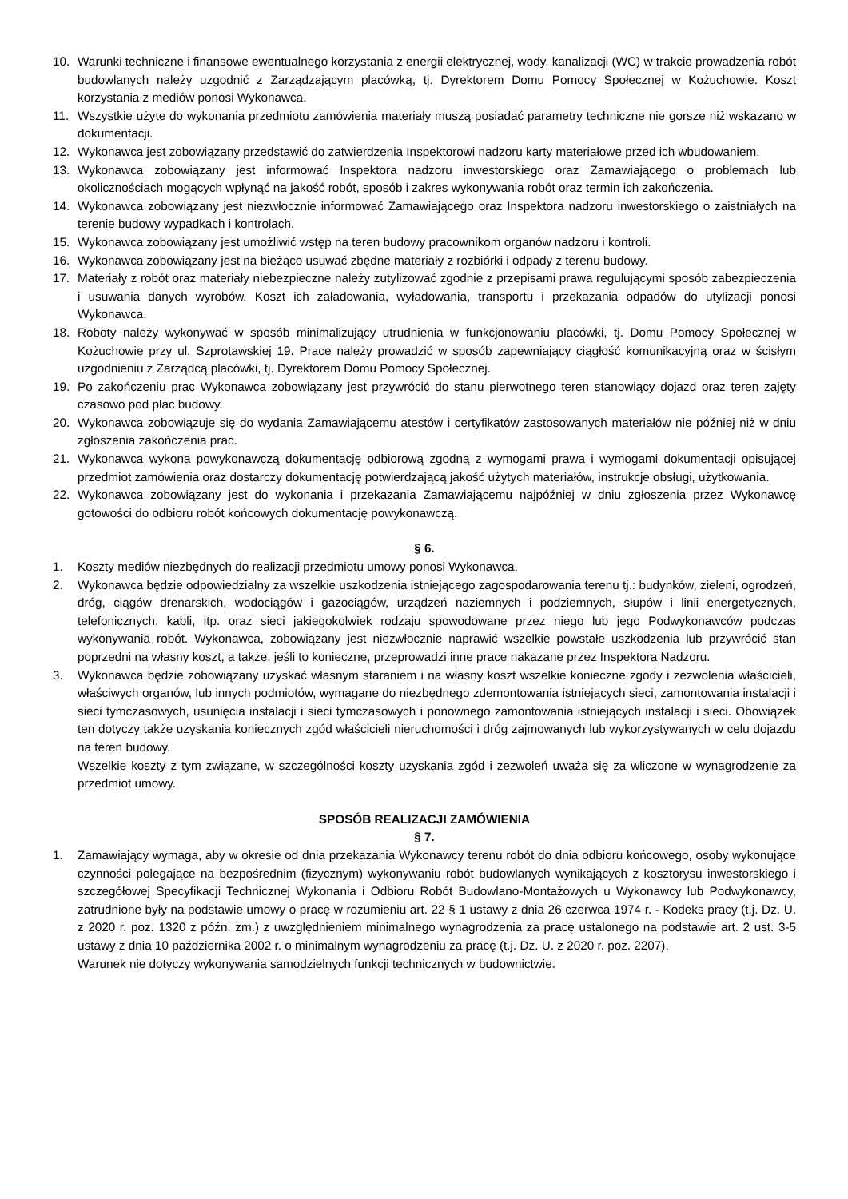10. Warunki techniczne i finansowe ewentualnego korzystania z energii elektrycznej, wody, kanalizacji (WC) w trakcie prowadzenia robót budowlanych należy uzgodnić z Zarządzającym placówką, tj. Dyrektorem Domu Pomocy Społecznej w Kożuchowie. Koszt korzystania z mediów ponosi Wykonawca.
11. Wszystkie użyte do wykonania przedmiotu zamówienia materiały muszą posiadać parametry techniczne nie gorsze niż wskazano w dokumentacji.
12. Wykonawca jest zobowiązany przedstawić do zatwierdzenia Inspektorowi nadzoru karty materiałowe przed ich wbudowaniem.
13. Wykonawca zobowiązany jest informować Inspektora nadzoru inwestorskiego oraz Zamawiającego o problemach lub okolicznościach mogących wpłynąć na jakość robót, sposób i zakres wykonywania robót oraz termin ich zakończenia.
14. Wykonawca zobowiązany jest niezwłocznie informować Zamawiającego oraz Inspektora nadzoru inwestorskiego o zaistniałych na terenie budowy wypadkach i kontrolach.
15. Wykonawca zobowiązany jest umożliwić wstęp na teren budowy pracownikom organów nadzoru i kontroli.
16. Wykonawca zobowiązany jest na bieżąco usuwać zbędne materiały z rozbiórki i odpady z terenu budowy.
17. Materiały z robót oraz materiały niebezpieczne należy zutylizować zgodnie z przepisami prawa regulującymi sposób zabezpieczenia i usuwania danych wyrobów. Koszt ich załadowania, wyładowania, transportu i przekazania odpadów do utylizacji ponosi Wykonawca.
18. Roboty należy wykonywać w sposób minimalizujący utrudnienia w funkcjonowaniu placówki, tj. Domu Pomocy Społecznej w Kożuchowie przy ul. Szprotawskiej 19. Prace należy prowadzić w sposób zapewniający ciągłość komunikacyjną oraz w ścisłym uzgodnieniu z Zarządcą placówki, tj. Dyrektorem Domu Pomocy Społecznej.
19. Po zakończeniu prac Wykonawca zobowiązany jest przywrócić do stanu pierwotnego teren stanowiący dojazd oraz teren zajęty czasowo pod plac budowy.
20. Wykonawca zobowiązuje się do wydania Zamawiającemu atestów i certyfikatów zastosowanych materiałów nie później niż w dniu zgłoszenia zakończenia prac.
21. Wykonawca wykona powykonawczą dokumentację odbiorową zgodną z wymogami prawa i wymogami dokumentacji opisującej przedmiot zamówienia oraz dostarczy dokumentację potwierdzającą jakość użytych materiałów, instrukcje obsługi, użytkowania.
22. Wykonawca zobowiązany jest do wykonania i przekazania Zamawiającemu najpóźniej w dniu zgłoszenia przez Wykonawcę gotowości do odbioru robót końcowych dokumentację powykonawczą.
§ 6.
1. Koszty mediów niezbędnych do realizacji przedmiotu umowy ponosi Wykonawca.
2. Wykonawca będzie odpowiedzialny za wszelkie uszkodzenia istniejącego zagospodarowania terenu tj.: budynków, zieleni, ogrodzeń, dróg, ciągów drenarskich, wodociągów i gazociągów, urządzeń naziemnych i podziemnych, słupów i linii energetycznych, telefonicznych, kabli, itp. oraz sieci jakiegokolwiek rodzaju spowodowane przez niego lub jego Podwykonawców podczas wykonywania robót. Wykonawca, zobowiązany jest niezwłocznie naprawić wszelkie powstałe uszkodzenia lub przywrócić stan poprzedni na własny koszt, a także, jeśli to konieczne, przeprowadzi inne prace nakazane przez Inspektora Nadzoru.
3. Wykonawca będzie zobowiązany uzyskać własnym staraniem i na własny koszt wszelkie konieczne zgody i zezwolenia właścicieli, właściwych organów, lub innych podmiotów, wymagane do niezbędnego zdemontowania istniejących sieci, zamontowania instalacji i sieci tymczasowych, usunięcia instalacji i sieci tymczasowych i ponownego zamontowania istniejących instalacji i sieci. Obowiązek ten dotyczy także uzyskania koniecznych zgód właścicieli nieruchomości i dróg zajmowanych lub wykorzystywanych w celu dojazdu na teren budowy.
Wszelkie koszty z tym związane, w szczególności koszty uzyskania zgód i zezwoleń uważa się za wliczone w wynagrodzenie za przedmiot umowy.
SPOSÓB REALIZACJI ZAMÓWIENIA
§ 7.
1. Zamawiający wymaga, aby w okresie od dnia przekazania Wykonawcy terenu robót do dnia odbioru końcowego, osoby wykonujące czynności polegające na bezpośrednim (fizycznym) wykonywaniu robót budowlanych wynikających z kosztorysu inwestorskiego i szczegółowej Specyfikacji Technicznej Wykonania i Odbioru Robót Budowlano-Montażowych u Wykonawcy lub Podwykonawcy, zatrudnione były na podstawie umowy o pracę w rozumieniu art. 22 § 1 ustawy z dnia 26 czerwca 1974 r. - Kodeks pracy (t.j. Dz. U. z 2020 r. poz. 1320 z późn. zm.) z uwzględnieniem minimalnego wynagrodzenia za pracę ustalonego na podstawie art. 2 ust. 3-5 ustawy z dnia 10 października 2002 r. o minimalnym wynagrodzeniu za pracę (t.j. Dz. U. z 2020 r. poz. 2207).
Warunek nie dotyczy wykonywania samodzielnych funkcji technicznych w budownictwie.